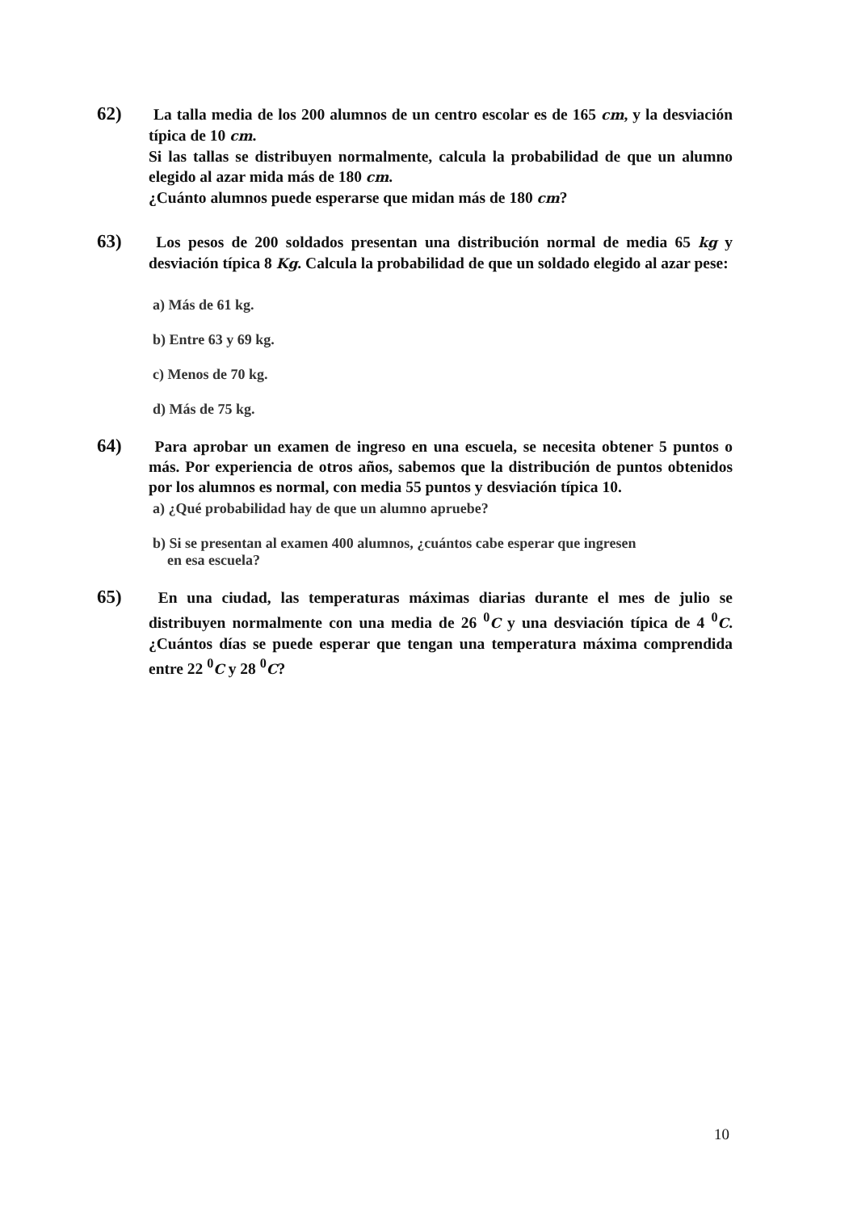62) La talla media de los 200 alumnos de un centro escolar es de 165 cm, y la desviación típica de 10 cm.
Si las tallas se distribuyen normalmente, calcula la probabilidad de que un alumno elegido al azar mida más de 180 cm.
¿Cuánto alumnos puede esperarse que midan más de 180 cm?
63) Los pesos de 200 soldados presentan una distribución normal de media 65 kg y desviación típica 8 Kg. Calcula la probabilidad de que un soldado elegido al azar pese:
a) Más de 61 kg.
b) Entre 63 y 69 kg.
c) Menos de 70 kg.
d) Más de 75 kg.
64) Para aprobar un examen de ingreso en una escuela, se necesita obtener 5 puntos o más. Por experiencia de otros años, sabemos que la distribución de puntos obtenidos por los alumnos es normal, con media 55 puntos y desviación típica 10.
a) ¿Qué probabilidad hay de que un alumno apruebe?
b) Si se presentan al examen 400 alumnos, ¿cuántos cabe esperar que ingresen
en esa escuela?
65) En una ciudad, las temperaturas máximas diarias durante el mes de julio se distribuyen normalmente con una media de 26 <sup>0</sup>C y una desviación típica de 4 <sup>0</sup>C. ¿Cuántos días se puede esperar que tengan una temperatura máxima comprendida entre 22 <sup>0</sup>C y 28 <sup>0</sup>C?
10